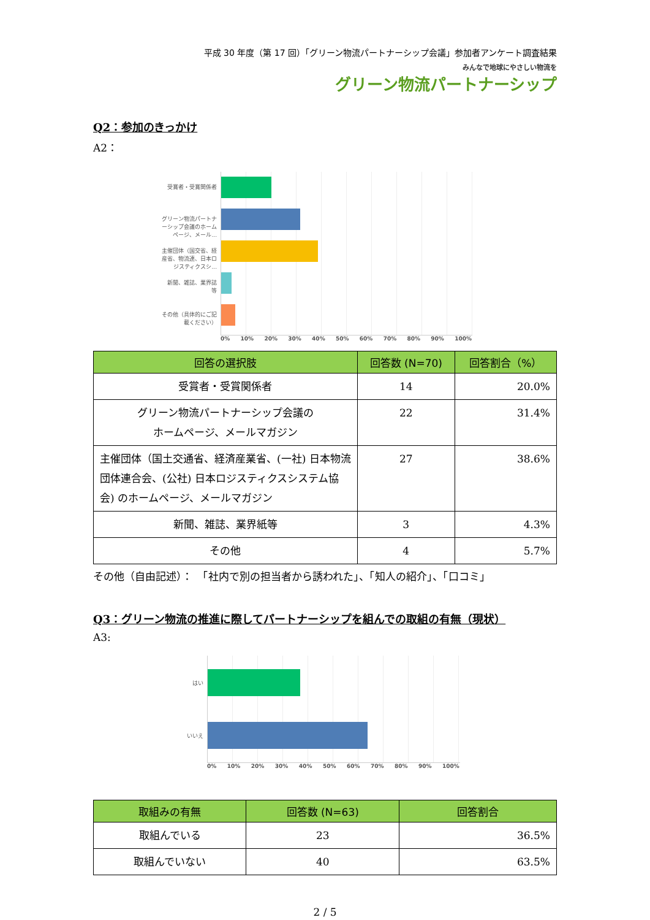平成 30 年度（第 17 回）「グリーン物流パートナーシップ会議」参加者アンケート調査結果
みんなで地球にやさしい物流を
グリーン物流パートナーシップ
Q2：参加のきっかけ
A2：
受賞者・受賞関係者
グリーン物流パートナーシップ会議のホームページ、メール...
主催団体（国交省、経産省、物流連、日本ロジスティクスシ...
新聞、雑誌、業界誌 等
その他（具体的にご記載ください）
0% 10% 20% 30% 40% 50% 60% 70% 80% 90% 100%
| 回答の選択肢 | 回答数 (N=70) | 回答割合（%） |
| --- | --- | --- |
| 受賞者・受賞関係者 | 14 | 20.0% |
| グリーン物流パートナーシップ会議の ホームページ、メールマガジン | 22 | 31.4% |
| 主催団体（国土交通省、経済産業省、(一社) 日本物流団体連合会、(公社) 日本ロジスティクスシステム協会) のホームページ、メールマガジン | 27 | 38.6% |
| 新聞、雑誌、業界紙等 | 3 | 4.3% |
| その他 | 4 | 5.7% |
その他（自由記述）：　「社内で別の担当者から誘われた」、「知人の紹介」、「口コミ」
Q3：グリーン物流の推進に際してパートナーシップを組んでの取組の有無（現状）
A3:
はい
いいえ
0% 10% 20% 30% 40% 50% 60% 70% 80% 90% 100%
| 取組みの有無 | 回答数 (N=63) | 回答割合 |
| --- | --- | --- |
| 取組んでいる | 23 | 36.5% |
| 取組んでいない | 40 | 63.5% |
2 / 5